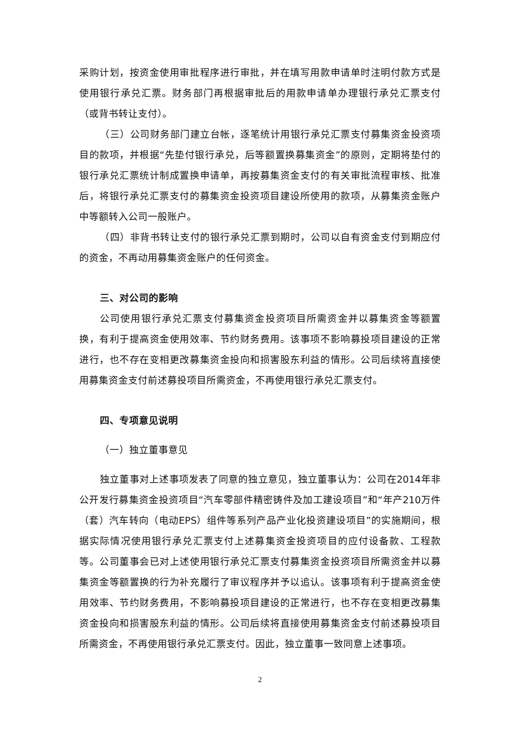采购计划，按资金使用审批程序进行审批，并在填写用款申请单时注明付款方式是使用银行承兑汇票。财务部门再根据审批后的用款申请单办理银行承兑汇票支付（或背书转让支付）。
（三）公司财务部门建立台帐，逐笔统计用银行承兑汇票支付募集资金投资项目的款项，并根据“先垫付银行承兑，后等额置换募集资金”的原则，定期将垫付的银行承兑汇票统计制成置换申请单，再按募集资金支付的有关审批流程审核、批准后，将银行承兑汇票支付的募集资金投资项目建设所使用的款项，从募集资金账户中等额转入公司一般账户。
（四）非背书转让支付的银行承兑汇票到期时，公司以自有资金支付到期应付的资金，不再动用募集资金账户的任何资金。
三、对公司的影响
公司使用银行承兑汇票支付募集资金投资项目所需资金并以募集资金等额置换，有利于提高资金使用效率、节约财务费用。该事项不影响募投项目建设的正常进行，也不存在变相更改募集资金投向和损害股东利益的情形。公司后续将直接使用募集资金支付前述募投项目所需资金，不再使用银行承兑汇票支付。
四、专项意见说明
（一）独立董事意见
独立董事对上述事项发表了同意的独立意见，独立董事认为：公司在2014年非公开发行募集资金投资项目“汽车零部件精密铸件及加工建设项目”和“年产210万件（套）汽车转向（电动EPS）组件等系列产品产业化投资建设项目”的实施期间，根据实际情况使用银行承兑汇票支付上述募集资金投资项目的应付设备款、工程款等。公司董事会已对上述使用银行承兑汇票支付募集资金投资项目所需资金并以募集资金等额置换的行为补充履行了审议程序并予以追认。该事项有利于提高资金使用效率、节约财务费用，不影响募投项目建设的正常进行，也不存在变相更改募集资金投向和损害股东利益的情形。公司后续将直接使用募集资金支付前述募投项目所需资金，不再使用银行承兑汇票支付。因此，独立董事一致同意上述事项。
2